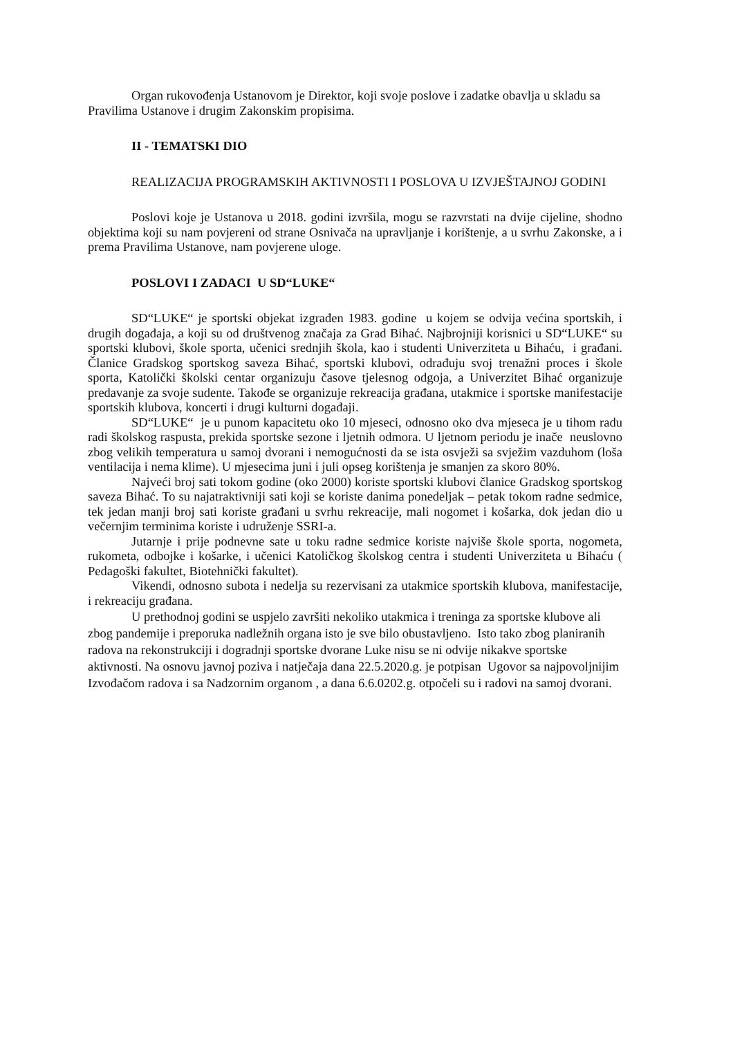Organ rukovođenja Ustanovom je Direktor, koji svoje poslove i zadatke obavlja u skladu sa Pravilima Ustanove i drugim Zakonskim propisima.
II - TEMATSKI DIO
REALIZACIJA PROGRAMSKIH AKTIVNOSTI I POSLOVA U IZVJEŠTAJNOJ GODINI
Poslovi koje je Ustanova u 2018. godini izvršila, mogu se razvrstati na dvije cijeline, shodno objektima koji su nam povjereni od strane Osnivača na upravljanje i korištenje, a u svrhu Zakonske, a i prema Pravilima Ustanove, nam povjerene uloge.
POSLOVI I ZADACI U SD“LUKE“
SD“LUKE“ je sportski objekat izgrađen 1983. godine u kojem se odvija većina sportskih, i drugih događaja, a koji su od društvenog značaja za Grad Bihać. Najbrojniji korisnici u SD“LUKE“ su sportski klubovi, škole sporta, učenici srednjih škola, kao i studenti Univerziteta u Bihaću, i građani. Članice Gradskog sportskog saveza Bihać, sportski klubovi, odrađuju svoj trenažni proces i škole sporta, Katolički školski centar organizuju časove tjelesnog odgoja, a Univerzitet Bihać organizuje predavanje za svoje sudente. Takođe se organizuje rekreacija građana, utakmice i sportske manifestacije sportskih klubova, koncerti i drugi kulturni događaji.
SD“LUKE“ je u punom kapacitetu oko 10 mjeseci, odnosno oko dva mjeseca je u tihom radu radi školskog raspusta, prekida sportske sezone i ljetnih odmora. U ljetnom periodu je inače neuslovno zbog velikih temperatura u samoj dvorani i nemogućnosti da se ista osvježi sa svježim vazduhom (loša ventilacija i nema klime). U mjesecima juni i juli opseg korištenja je smanjen za skoro 80%.
Najveći broj sati tokom godine (oko 2000) koriste sportski klubovi članice Gradskog sportskog saveza Bihać. To su najatraktivniji sati koji se koriste danima ponedeljak – petak tokom radne sedmice, tek jedan manji broj sati koriste građani u svrhu rekreacije, mali nogomet i košarka, dok jedan dio u večernjim terminima koriste i udruženje SSRI-a.
Jutarnje i prije podnevne sate u toku radne sedmice koriste najviše škole sporta, nogometa, rukometa, odbojke i košarke, i učenici Katoličkog školskog centra i studenti Univerziteta u Bihaću ( Pedagoški fakultet, Biotehnički fakultet).
Vikendi, odnosno subota i nedelja su rezervisani za utakmice sportskih klubova, manifestacije, i rekreaciju građana.
U prethodnoj godini se uspjelo završiti nekoliko utakmica i treninga za sportske klubove ali zbog pandemije i preporuka nadležnih organa isto je sve bilo obustavljeno. Isto tako zbog planiranih radova na rekonstrukciji i dogradnji sportske dvorane Luke nisu se ni odvije nikakve sportske aktivnosti. Na osnovu javnoj poziva i natječaja dana 22.5.2020.g. je potpisan Ugovor sa najpovoljnijim Izvođačom radova i sa Nadzornim organom , a dana 6.6.0202.g. otpočeli su i radovi na samoj dvorani.